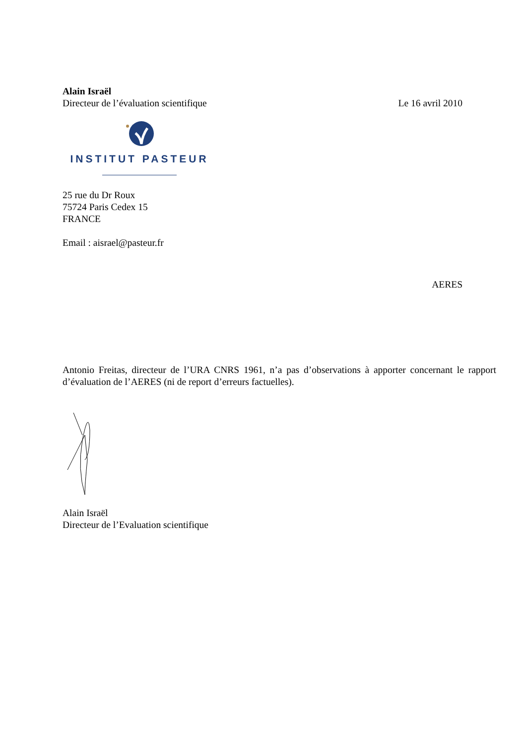Alain Israël
Directeur de l’évaluation scientifique Le 16 avril 2010
INSTITUT PASTEUR
25 rue du Dr Roux
75724 Paris Cedex 15
FRANCE
Email : aisrael@pasteur.fr
AERES
Antonio Freitas, directeur de l’URA CNRS 1961, n’a pas d’observations à apporter concernant le rapport d’évaluation de l’AERES (ni de report d’erreurs factuelles).
Alain Israël
Directeur de l’Evaluation scientifique